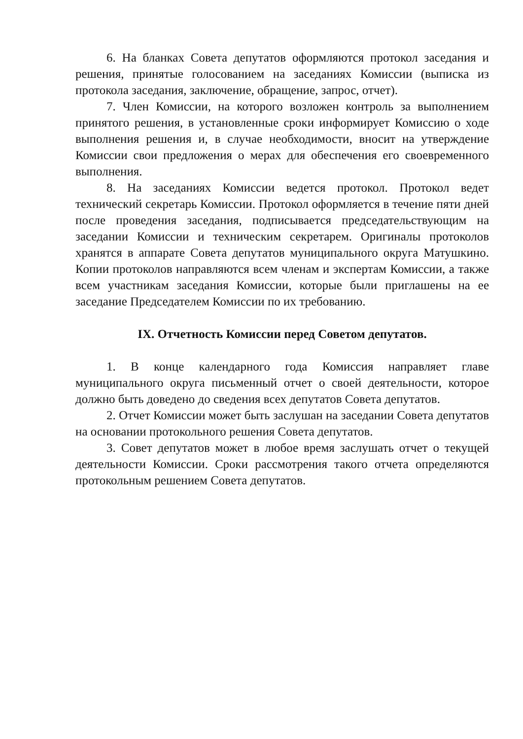6. На бланках Совета депутатов оформляются протокол заседания и решения, принятые голосованием на заседаниях Комиссии (выписка из протокола заседания, заключение, обращение, запрос, отчет).
7. Член Комиссии, на которого возложен контроль за выполнением принятого решения, в установленные сроки информирует Комиссию о ходе выполнения решения и, в случае необходимости, вносит на утверждение Комиссии свои предложения о мерах для обеспечения его своевременного выполнения.
8. На заседаниях Комиссии ведется протокол. Протокол ведет технический секретарь Комиссии. Протокол оформляется в течение пяти дней после проведения заседания, подписывается председательствующим на заседании Комиссии и техническим секретарем. Оригиналы протоколов хранятся в аппарате Совета депутатов муниципального округа Матушкино. Копии протоколов направляются всем членам и экспертам Комиссии, а также всем участникам заседания Комиссии, которые были приглашены на ее заседание Председателем Комиссии по их требованию.
IX. Отчетность Комиссии перед Советом депутатов.
1. В конце календарного года Комиссия направляет главе муниципального округа письменный отчет о своей деятельности, которое должно быть доведено до сведения всех депутатов Совета депутатов.
2. Отчет Комиссии может быть заслушан на заседании Совета депутатов на основании протокольного решения Совета депутатов.
3. Совет депутатов может в любое время заслушать отчет о текущей деятельности Комиссии. Сроки рассмотрения такого отчета определяются протокольным решением Совета депутатов.